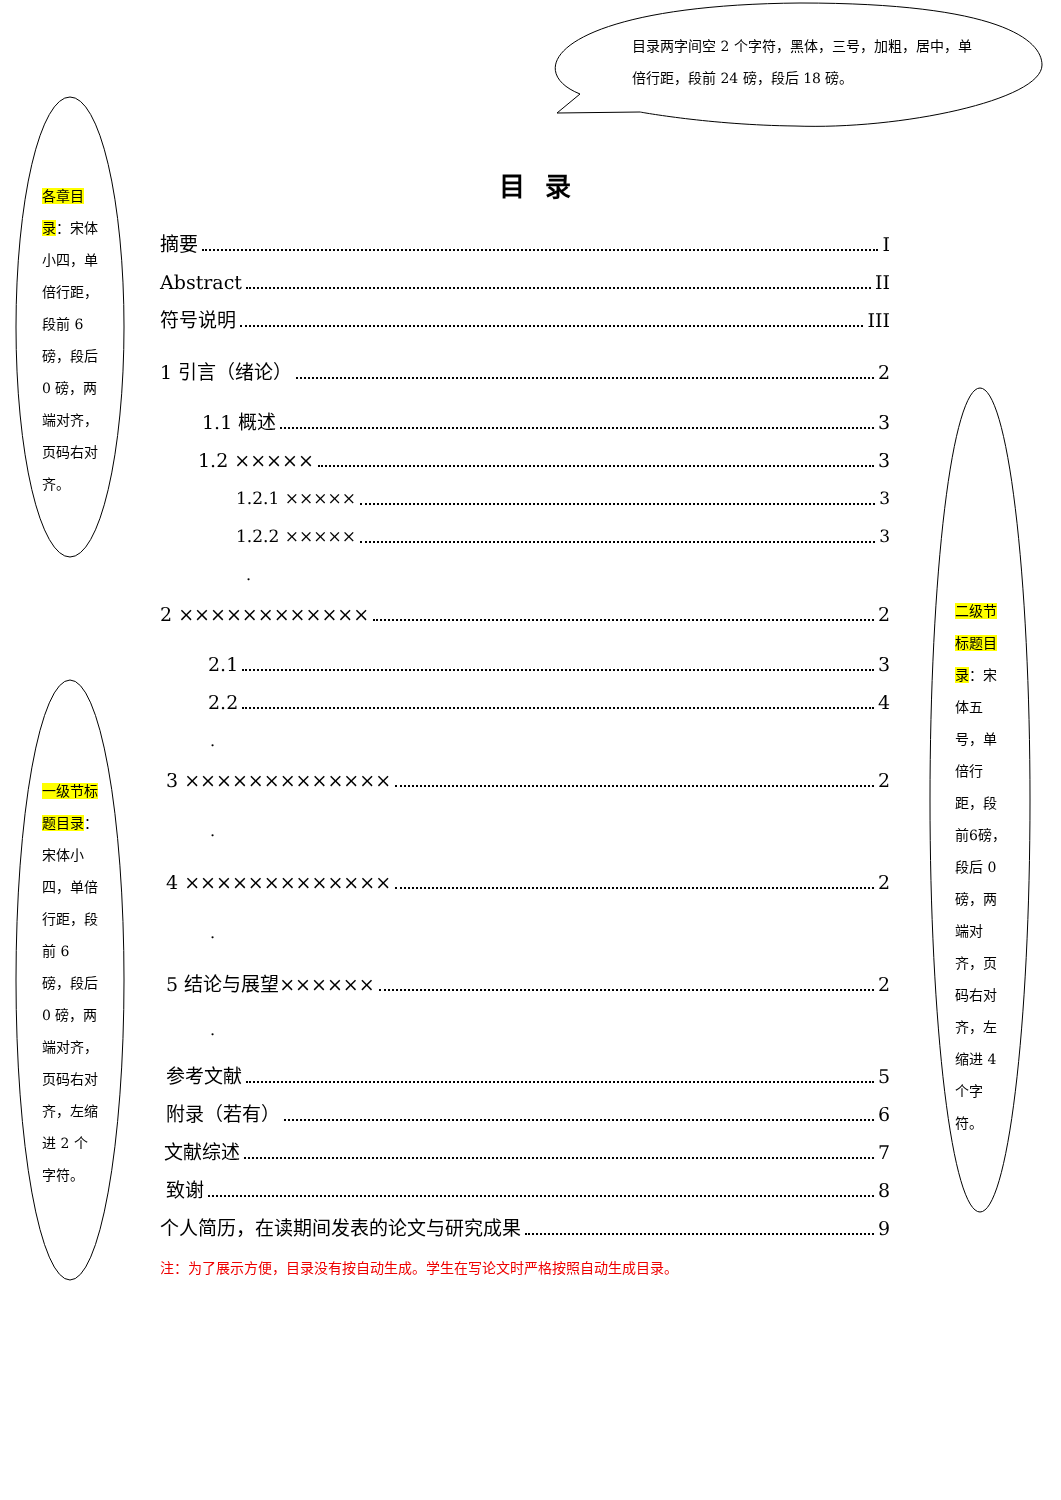目录两字间空 2 个字符，黑体，三号，加粗，居中，单倍行距，段前 24 磅，段后 18 磅。
各章目录：宋体小四，单倍行距，段前 6 磅，段后 0 磅，两端对齐，页码右对齐。
一级节标题目录：宋体小四，单倍行距，段前 6 磅，段后 0 磅，两端对齐，页码右对齐，左缩进 2 个字符。
二级节标题目录：宋体五号，单倍行距，段前6磅，段后 0 磅，两端对齐，页码右对齐，左缩进 4 个字符。
目录
摘要 I
Abstract II
符号说明 III
1 引言（绪论） 2
1.1 概述 3
1.2 ××××× 3
1.2.1 ××××× 3
1.2.2 ××××× 3
.
2 ×××××××××××× 2
2.1 3
2.2 4
.
3 ××××××××××××× 2
.
4 ××××××××××××× 2
.
5 结论与展望×××××× 2
.
参考文献 5
附录（若有） 6
文献综述 7
致谢 8
个人简历，在读期间发表的论文与研究成果 9
注：为了展示方便，目录没有按自动生成。学生在写论文时严格按照自动生成目录。